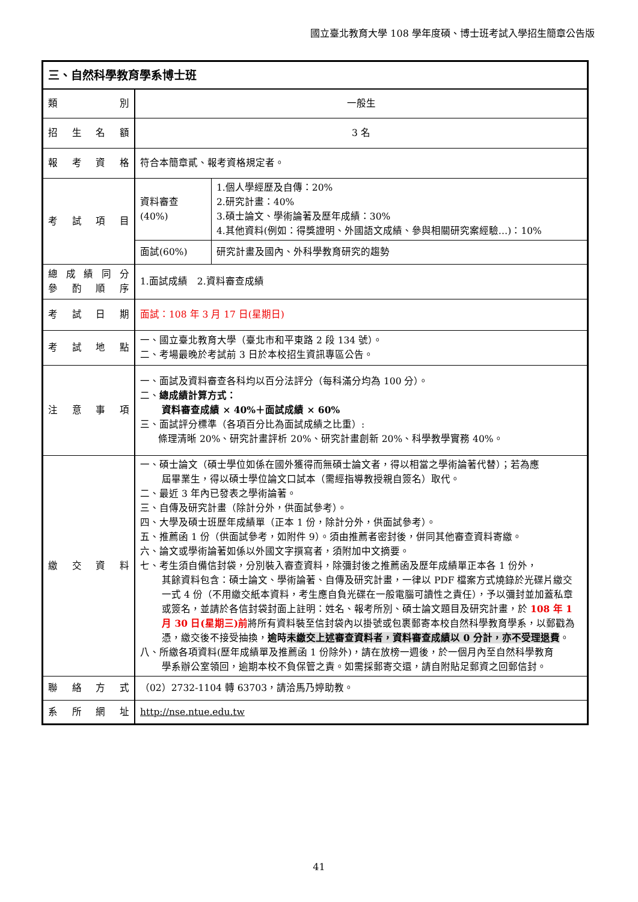國立臺北教育大學 108 學年度碩、博士班考試入學招生簡章公告版
| 三、自然科學教育學系博士班 | | |
| 類 別 | 一般生 | |
| 招 生 名 額 | 3 名 | |
| 報 考 資 格 | 符合本簡章貳、報考資格規定者。 | |
| 考 試 項 目 | 資料審查(40%) | 1.個人學經歷及自傳：20% 2.研究計畫：40% 3.碩士論文、學術論著及歷年成績：30% 4.其他資料(例如：得獎證明、外國語文成績、參與相關研究案經驗…)：10% |
| | 面試(60%) | 研究計畫及國內、外科學教育研究的趨勢 |
| 總 成 績 同 分 參 酌 順 序 | 1.面試成績 2.資料審查成績 | |
| 考 試 日 期 | 面試：108 年 3 月 17 日(星期日) | |
| 考 試 地 點 | 一、國立臺北教育大學（臺北市和平東路 2 段 134 號）。 二、考場最晚於考試前 3 日於本校招生資訊專區公告。 | |
| 注 意 事 項 | 一、面試及資料審查各科均以百分法評分（每科滿分均為 100 分）。 二、 總成績計算方式： 資料審查成績 × 40%＋面試成績 × 60% 三、面試評分標準（各項百分比為面試成績之比重）: 條理清晰 20%、研究計畫評析 20%、研究計畫創新 20%、科學教學實務 40%。 | |
| 繳 交 資 料 | 一、碩士論文（碩士學位如係在國外獲得而無碩士論文者，得以相當之學術論著代替）；若為應 屆畢業生，得以碩士學位論文口試本（需經指導教授親自簽名）取代。 二、最近 3 年內已發表之學術論著。 三、自傳及研究計畫（除計分外，供面試參考）。 四、大學及碩士班歷年成績單（正本 1 份，除計分外，供面試參考）。 五、推薦函 1 份（供面試參考，如附件 9）。須由推薦者密封後，併同其他審查資料寄繳。 六、論文或學術論著如係以外國文字撰寫者，須附加中文摘要。 七、考生須自備信封袋，分別裝入審查資料，除彌封後之推薦函及歷年成績單正本各 1 份外， 其餘資料包含：碩士論文、學術論著、自傳及研究計畫，一律以 PDF 檔案方式燒錄於光碟片繳交一式 4 份（不用繳交紙本資料，考生應自負光碟在一般電腦可讀性之責任），予以彌封並加蓋私章或簽名，並請於各信封袋封面上註明：姓名、報考所別、碩士論文題目及研究計畫，於 108 年 1 月 30 日(星期三)前 將所有資料裝至信封袋內以掛號或包裹郵寄本校自然科學教育學系，以郵戳為憑，繳交後不接受抽換， 逾時 未繳交上述審查資料者，資料審查成績以 0 分計，亦不受理退費 。 八、所繳各項資料(歷年成績單及推薦函 1 份除外)，請在放榜一週後，於一個月內至自然科學教育 學系辦公室領回，逾期本校不負保管之責。如需採郵寄交還，請自附貼足郵資之回郵信封。 | |
| 聯 絡 方 式 | （02）2732-1104 轉 63703，請洽馬乃婷助教。 | |
| 系 所 網 址 | http://nse.ntue.edu.tw | |
41